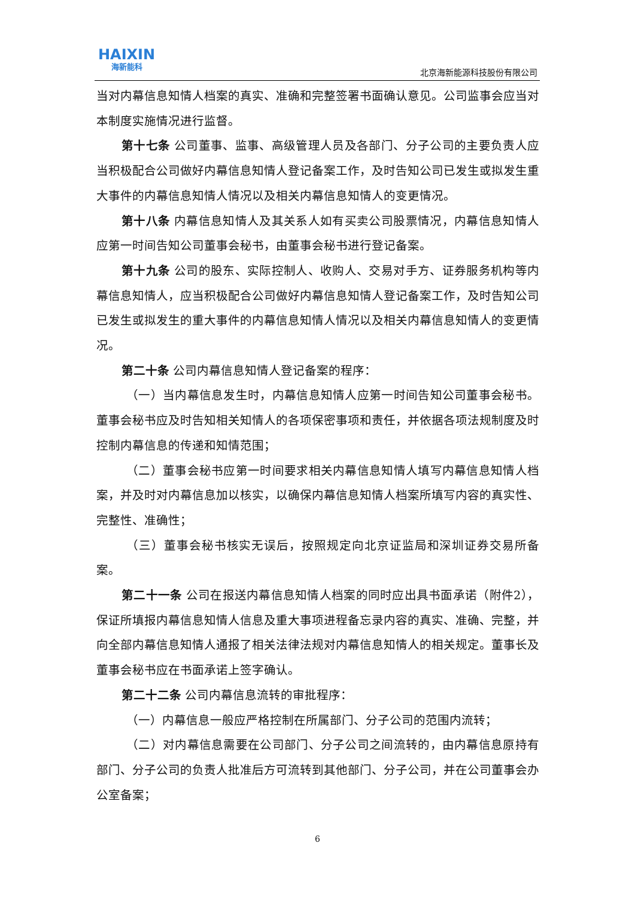HAIXIN
海新能科
北京海新能源科技股份有限公司
当对内幕信息知情人档案的真实、准确和完整签署书面确认意见。公司监事会应当对本制度实施情况进行监督。
第十七条 公司董事、监事、高级管理人员及各部门、分子公司的主要负责人应当积极配合公司做好内幕信息知情人登记备案工作，及时告知公司已发生或拟发生重大事件的内幕信息知情人情况以及相关内幕信息知情人的变更情况。
第十八条 内幕信息知情人及其关系人如有买卖公司股票情况，内幕信息知情人应第一时间告知公司董事会秘书，由董事会秘书进行登记备案。
第十九条 公司的股东、实际控制人、收购人、交易对手方、证券服务机构等内幕信息知情人，应当积极配合公司做好内幕信息知情人登记备案工作，及时告知公司已发生或拟发生的重大事件的内幕信息知情人情况以及相关内幕信息知情人的变更情况。
第二十条 公司内幕信息知情人登记备案的程序：
（一）当内幕信息发生时，内幕信息知情人应第一时间告知公司董事会秘书。董事会秘书应及时告知相关知情人的各项保密事项和责任，并依据各项法规制度及时控制内幕信息的传递和知情范围；
（二）董事会秘书应第一时间要求相关内幕信息知情人填写内幕信息知情人档案，并及时对内幕信息加以核实，以确保内幕信息知情人档案所填写内容的真实性、完整性、准确性；
（三）董事会秘书核实无误后，按照规定向北京证监局和深圳证券交易所备案。
第二十一条 公司在报送内幕信息知情人档案的同时应出具书面承诺（附件2），保证所填报内幕信息知情人信息及重大事项进程备忘录内容的真实、准确、完整，并向全部内幕信息知情人通报了相关法律法规对内幕信息知情人的相关规定。董事长及董事会秘书应在书面承诺上签字确认。
第二十二条 公司内幕信息流转的审批程序：
（一）内幕信息一般应严格控制在所属部门、分子公司的范围内流转；
（二）对内幕信息需要在公司部门、分子公司之间流转的，由内幕信息原持有部门、分子公司的负责人批准后方可流转到其他部门、分子公司，并在公司董事会办公室备案；
6